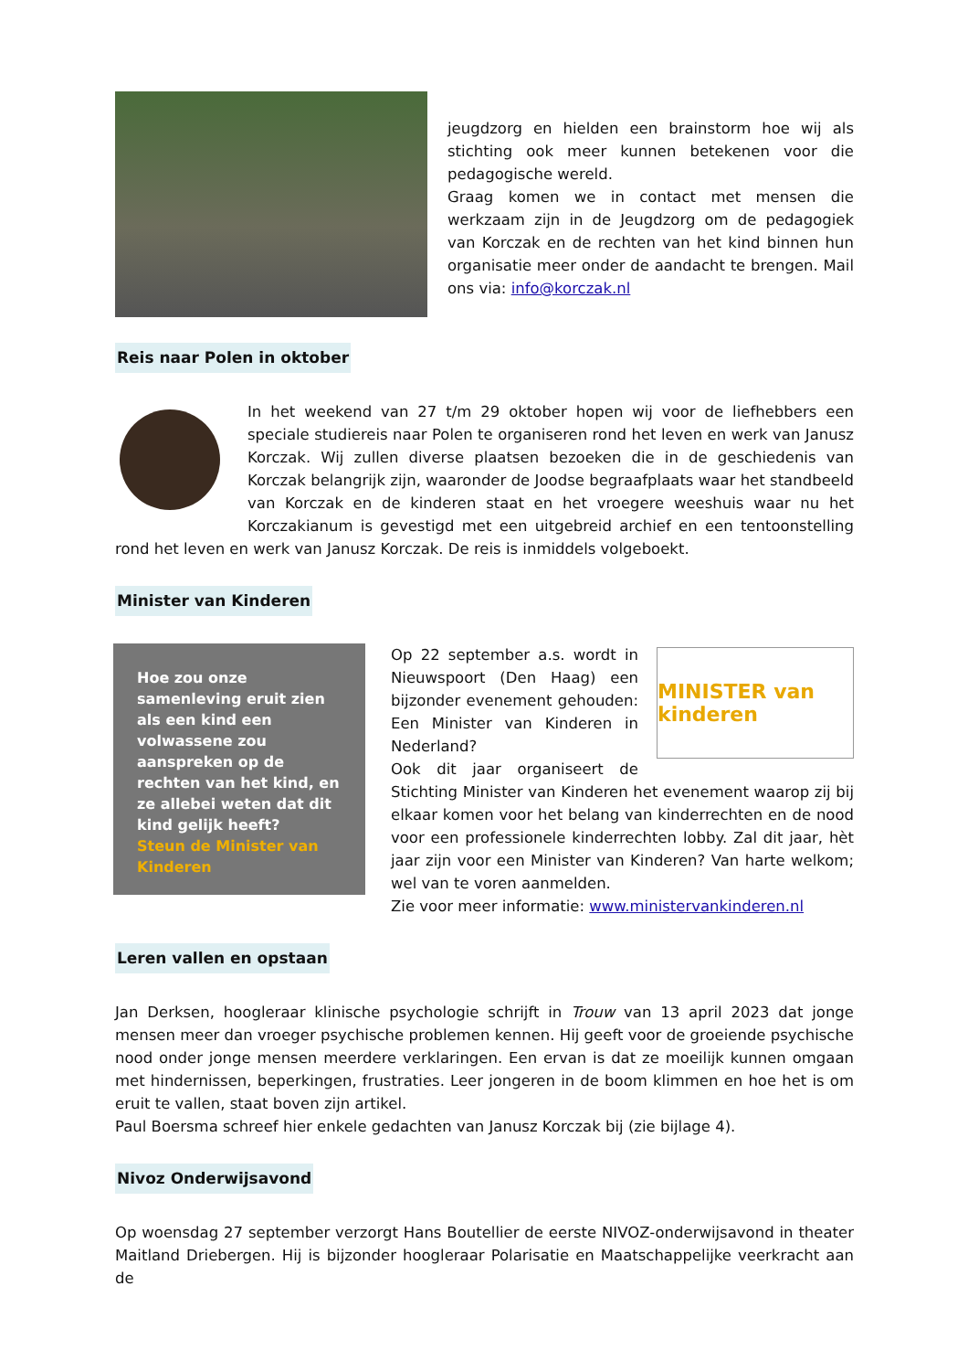jeugdzorg en hielden een brainstorm hoe wij als stichting ook meer kunnen betekenen voor die pedagogische wereld.
Graag komen we in contact met mensen die werkzaam zijn in de Jeugdzorg om de pedagogiek van Korczak en de rechten van het kind binnen hun organisatie meer onder de aandacht te brengen. Mail ons via: info@korczak.nl
Reis naar Polen in oktober
In het weekend van 27 t/m 29 oktober hopen wij voor de liefhebbers een speciale studiereis naar Polen te organiseren rond het leven en werk van Janusz Korczak. Wij zullen diverse plaatsen bezoeken die in de geschiedenis van Korczak belangrijk zijn, waaronder de Joodse begraafplaats waar het standbeeld van Korczak en de kinderen staat en het vroegere weeshuis waar nu het Korczakianum is gevestigd met een uitgebreid archief en een tentoonstelling rond het leven en werk van Janusz Korczak. De reis is inmiddels volgeboekt.
Minister van Kinderen
Hoe zou onze samenleving eruit zien als een kind een volwassene zou aanspreken op de rechten van het kind, en ze allebei weten dat dit kind gelijk heeft?
Steun de Minister van Kinderen
MINISTER van kinderen
Op 22 september a.s. wordt in Nieuwspoort (Den Haag) een bijzonder evenement gehouden: Een Minister van Kinderen in Nederland?
Ook dit jaar organiseert de Stichting Minister van Kinderen het evenement waarop zij bij elkaar komen voor het belang van kinderrechten en de nood voor een professionele kinderrechten lobby. Zal dit jaar, hèt jaar zijn voor een Minister van Kinderen? Van harte welkom; wel van te voren aanmelden.
Zie voor meer informatie: www.ministervankinderen.nl
Leren vallen en opstaan
Jan Derksen, hoogleraar klinische psychologie schrijft in Trouw van 13 april 2023 dat jonge mensen meer dan vroeger psychische problemen kennen. Hij geeft voor de groeiende psychische nood onder jonge mensen meerdere verklaringen. Een ervan is dat ze moeilijk kunnen omgaan met hindernissen, beperkingen, frustraties. Leer jongeren in de boom klimmen en hoe het is om eruit te vallen, staat boven zijn artikel.
Paul Boersma schreef hier enkele gedachten van Janusz Korczak bij (zie bijlage 4).
Nivoz Onderwijsavond
Op woensdag 27 september verzorgt Hans Boutellier de eerste NIVOZ-onderwijsavond in theater Maitland Driebergen. Hij is bijzonder hoogleraar Polarisatie en Maatschappelijke veerkracht aan de